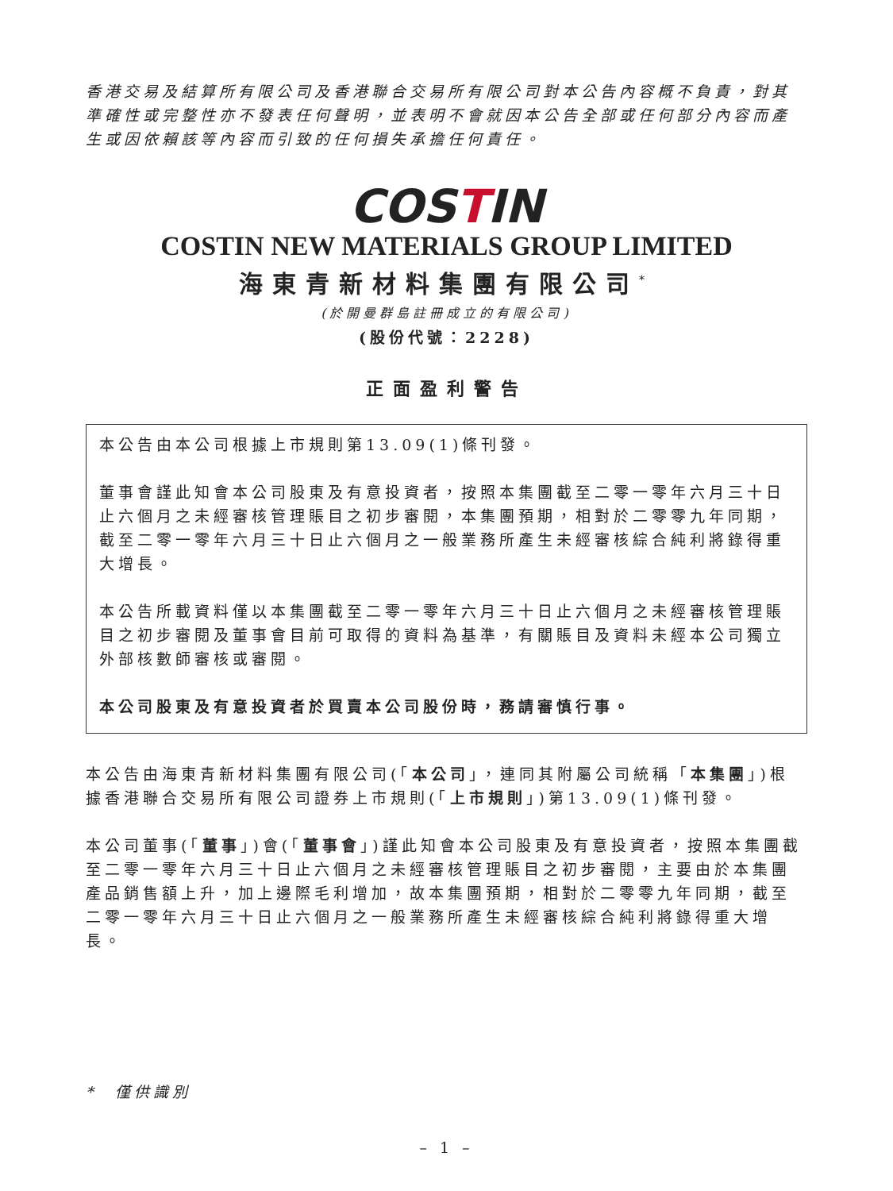香港交易及結算所有限公司及香港聯合交易所有限公司對本公告內容概不負責，對其準確性或完整性亦不發表任何聲明，並表明不會就因本公告全部或任何部分內容而產生或因依賴該等內容而引致的任何損失承擔任何責任。
COSTIN
COSTIN NEW MATERIALS GROUP LIMITED
海東青新材料集團有限公司<sup>*</sup>
(於開曼群島註冊成立的有限公司)
(股份代號：2228)
正面盈利警告
本公告由本公司根據上市規則第13.09(1)條刊發。
董事會謹此知會本公司股東及有意投資者，按照本集團截至二零一零年六月三十日止六個月之未經審核管理賬目之初步審閱，本集團預期，相對於二零零九年同期，截至二零一零年六月三十日止六個月之一般業務所產生未經審核綜合純利將錄得重大增長。
本公告所載資料僅以本集團截至二零一零年六月三十日止六個月之未經審核管理賬目之初步審閱及董事會目前可取得的資料為基準，有關賬目及資料未經本公司獨立外部核數師審核或審閱。
本公司股東及有意投資者於買賣本公司股份時，務請審慎行事。
本公告由海東青新材料集團有限公司(「本公司」，連同其附屬公司統稱「本集團」)根據香港聯合交易所有限公司證券上市規則(「上市規則」)第13.09(1)條刊發。
本公司董事(「董事」)會(「董事會」)謹此知會本公司股東及有意投資者，按照本集團截至二零一零年六月三十日止六個月之未經審核管理賬目之初步審閱，主要由於本集團產品銷售額上升，加上邊際毛利增加，故本集團預期，相對於二零零九年同期，截至二零一零年六月三十日止六個月之一般業務所產生未經審核綜合純利將錄得重大增長。
* 僅供識別
– 1 –